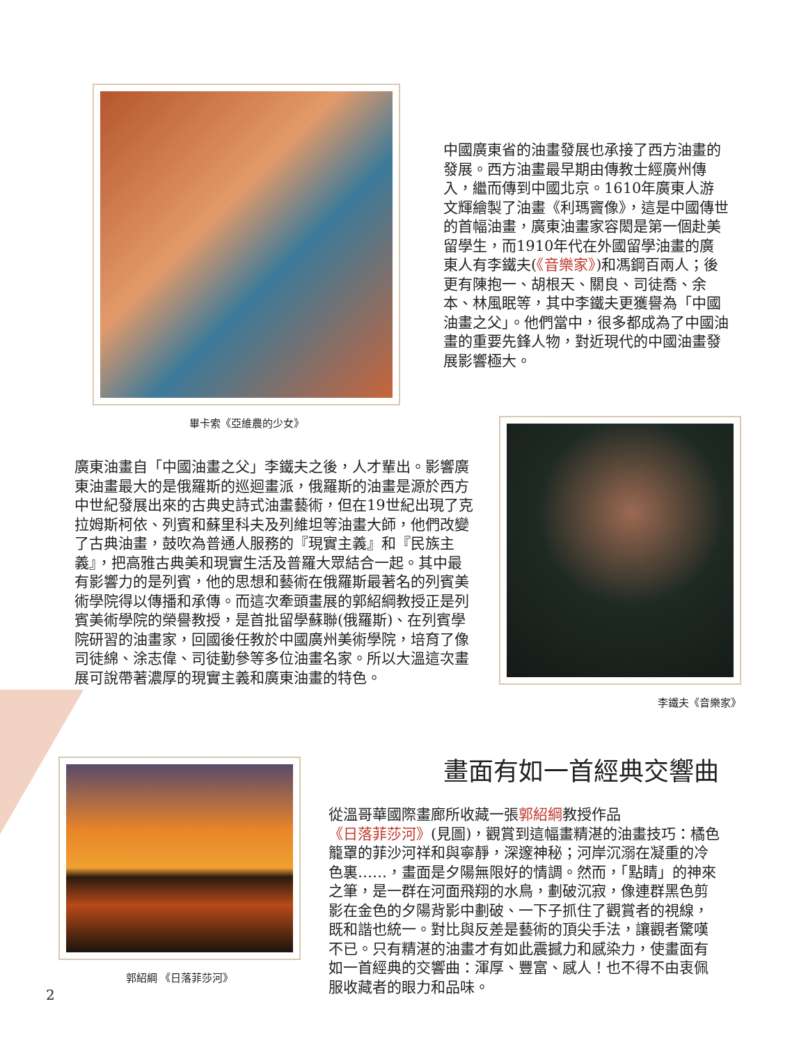畢卡索《亞維農的少女》
中國廣東省的油畫發展也承接了西方油畫的發展。西方油畫最早期由傳教士經廣州傳入，繼而傳到中國北京。1610年廣東人游文輝繪製了油畫《利瑪竇像》，這是中國傳世的首幅油畫，廣東油畫家容閎是第一個赴美留學生，而1910年代在外國留學油畫的廣東人有李鐵夫(《音樂家》)和馮鋼百兩人；後更有陳抱一、胡根天、關良、司徒喬、余本、林風眠等，其中李鐵夫更獲譽為「中國油畫之父」。他們當中，很多都成為了中國油畫的重要先鋒人物，對近現代的中國油畫發展影響極大。
廣東油畫自「中國油畫之父」李鐵夫之後，人才輩出。影響廣東油畫最大的是俄羅斯的巡迴畫派，俄羅斯的油畫是源於西方中世紀發展出來的古典史詩式油畫藝術，但在19世紀出現了克拉姆斯柯依、列賓和蘇里科夫及列維坦等油畫大師，他們改變了古典油畫，鼓吹為普通人服務的『現實主義』和『民族主義』，把高雅古典美和現實生活及普羅大眾結合一起。其中最有影響力的是列賓，他的思想和藝術在俄羅斯最著名的列賓美術學院得以傳播和承傳。而這次牽頭畫展的郭紹綱教授正是列賓美術學院的榮譽教授，是首批留學蘇聯(俄羅斯)、在列賓學院研習的油畫家，回國後任教於中國廣州美術學院，培育了像司徒綿、涂志偉、司徒勤參等多位油畫名家。所以大溫這次畫展可說帶著濃厚的現實主義和廣東油畫的特色。
李鐵夫《音樂家》
郭紹綱 《日落菲莎河》
畫面有如一首經典交響曲
從溫哥華國際畫廊所收藏一張郭紹綱教授作品《日落菲莎河》(見圖)，觀賞到這幅畫精湛的油畫技巧：橘色籠罩的菲沙河祥和與寧靜，深邃神秘；河岸沉溺在凝重的冷色裏……，畫面是夕陽無限好的情調。然而，「點睛」的神來之筆，是一群在河面飛翔的水鳥，劃破沉寂，像連群黑色剪影在金色的夕陽背影中劃破、一下子抓住了觀賞者的視線，既和諧也統一。對比與反差是藝術的頂尖手法，讓觀者驚嘆不已。只有精湛的油畫才有如此震撼力和感染力，使畫面有如一首經典的交響曲：渾厚、豐富、感人！也不得不由衷佩服收藏者的眼力和品味。
2